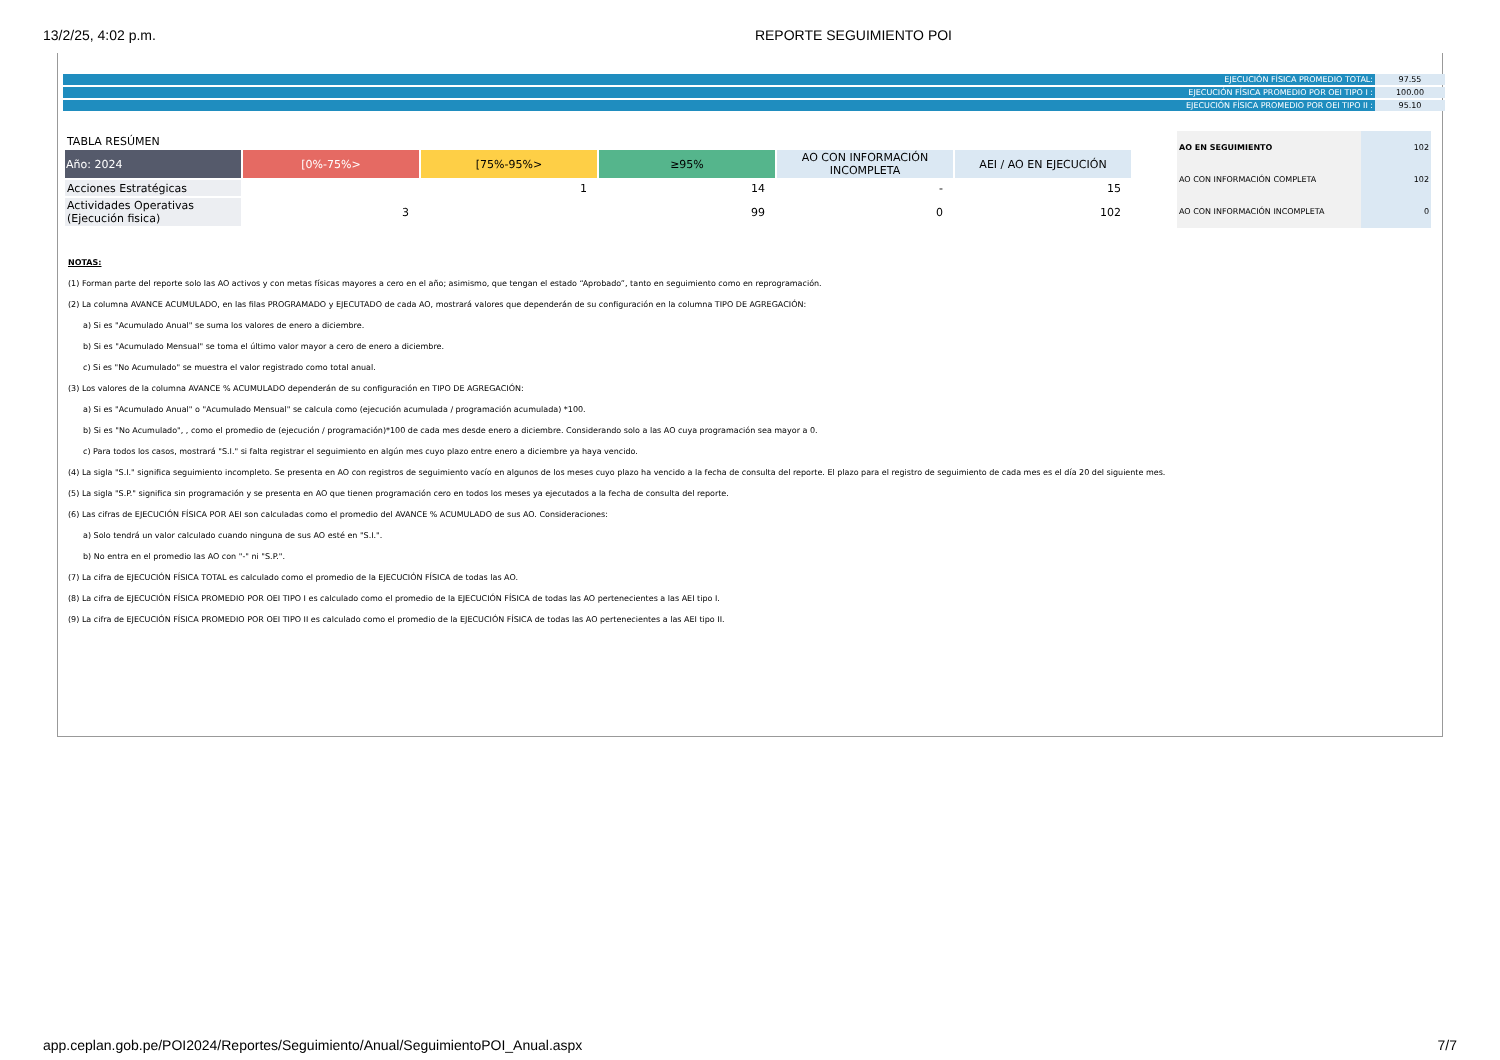13/2/25, 4:02 p.m. REPORTE SEGUIMIENTO POI
| EJECUCIÓN FÍSICA PROMEDIO TOTAL: | 97.55 |
| EJECUCIÓN FÍSICA PROMEDIO POR OEI TIPO I : | 100.00 |
| EJECUCIÓN FÍSICA PROMEDIO POR OEI TIPO II : | 95.10 |
TABLA RESÚMEN
| Año: 2024 | [0%-75%> | [75%-95%> | ≥95% | AO CON INFORMACIÓN INCOMPLETA | AEI / AO EN EJECUCIÓN |
| --- | --- | --- | --- | --- | --- |
| Acciones Estratégicas | | 1 | 14 | - | 15 |
| Actividades Operativas (Ejecución fisica) | 3 | | 99 | 0 | 102 |
| AO EN SEGUIMIENTO | 102 |
| AO CON INFORMACIÓN COMPLETA | 102 |
| AO CON INFORMACIÓN INCOMPLETA | 0 |
NOTAS:
(1) Forman parte del reporte solo las AO activos y con metas físicas mayores a cero en el año; asimismo, que tengan el estado “Aprobado”, tanto en seguimiento como en reprogramación.
(2) La columna AVANCE ACUMULADO, en las filas PROGRAMADO y EJECUTADO de cada AO, mostrará valores que dependerán de su configuración en la columna TIPO DE AGREGACIÓN:
a) Si es "Acumulado Anual" se suma los valores de enero a diciembre.
b) Si es "Acumulado Mensual" se toma el último valor mayor a cero de enero a diciembre.
c) Si es "No Acumulado" se muestra el valor registrado como total anual.
(3) Los valores de la columna AVANCE % ACUMULADO dependerán de su configuración en TIPO DE AGREGACIÓN:
a) Si es "Acumulado Anual" o "Acumulado Mensual" se calcula como (ejecución acumulada / programación acumulada) *100.
b) Si es "No Acumulado", , como el promedio de (ejecución / programación)*100 de cada mes desde enero a diciembre. Considerando solo a las AO cuya programación sea mayor a 0.
c) Para todos los casos, mostrará "S.I." si falta registrar el seguimiento en algún mes cuyo plazo entre enero a diciembre ya haya vencido.
(4) La sigla "S.I." significa seguimiento incompleto. Se presenta en AO con registros de seguimiento vacío en algunos de los meses cuyo plazo ha vencido a la fecha de consulta del reporte. El plazo para el registro de seguimiento de cada mes es el día 20 del siguiente mes.
(5) La sigla "S.P." significa sin programación y se presenta en AO que tienen programación cero en todos los meses ya ejecutados a la fecha de consulta del reporte.
(6) Las cifras de EJECUCIÓN FÍSICA POR AEI son calculadas como el promedio del AVANCE % ACUMULADO de sus AO. Consideraciones:
a) Solo tendrá un valor calculado cuando ninguna de sus AO esté en "S.I.".
b) No entra en el promedio las AO con "-" ni "S.P.".
(7) La cifra de EJECUCIÓN FÍSICA TOTAL es calculado como el promedio de la EJECUCIÓN FÍSICA de todas las AO.
(8) La cifra de EJECUCIÓN FÍSICA PROMEDIO POR OEI TIPO I es calculado como el promedio de la EJECUCIÓN FÍSICA de todas las AO pertenecientes a las AEI tipo I.
(9) La cifra de EJECUCIÓN FÍSICA PROMEDIO POR OEI TIPO II es calculado como el promedio de la EJECUCIÓN FÍSICA de todas las AO pertenecientes a las AEI tipo II.
app.ceplan.gob.pe/POI2024/Reportes/Seguimiento/Anual/SeguimientoPOI_Anual.aspx 7/7